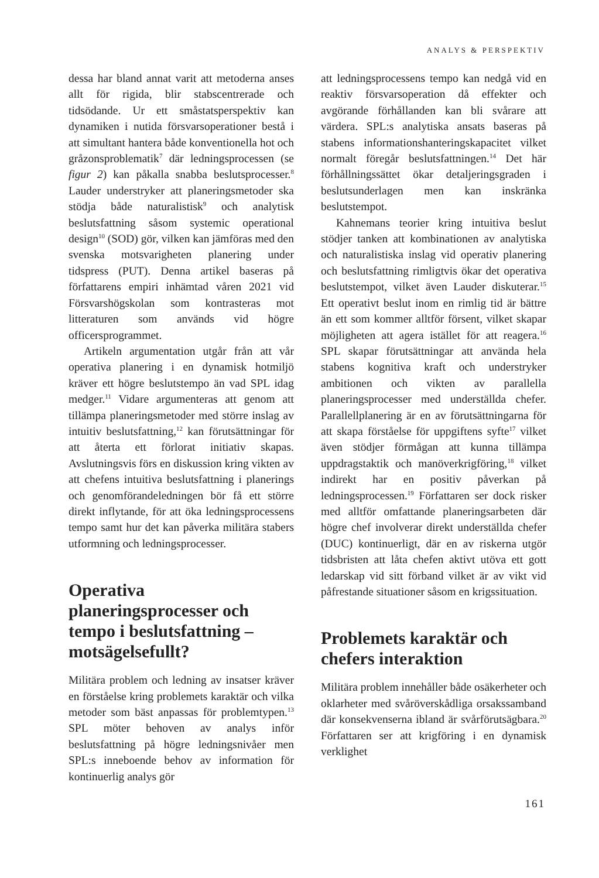ANALYS & PERSPEKTIV
dessa har bland annat varit att metoderna anses allt för rigida, blir stabscentrerade och tidsödande. Ur ett småstatsperspektiv kan dynamiken i nutida försvarsoperationer bestå i att simultant hantera både konventionella hot och gråzonsproblematik<sup>7</sup> där ledningsprocessen (se figur 2) kan påkalla snabba beslutsprocesser.<sup>8</sup> Lauder understryker att planeringsmetoder ska stödja både naturalistisk<sup>9</sup> och analytisk beslutsfattning såsom systemic operational design<sup>10</sup> (SOD) gör, vilken kan jämföras med den svenska motsvarigheten planering under tidspress (PUT). Denna artikel baseras på författarens empiri inhämtad våren 2021 vid Försvarshögskolan som kontrasteras mot litteraturen som används vid högre officersprogrammet.
Artikeln argumentation utgår från att vår operativa planering i en dynamisk hotmiljö kräver ett högre beslutstempo än vad SPL idag medger.<sup>11</sup> Vidare argumenteras att genom att tillämpa planeringsmetoder med större inslag av intuitiv beslutsfattning,<sup>12</sup> kan förutsättningar för att återta ett förlorat initiativ skapas. Avslutningsvis förs en diskussion kring vikten av att chefens intuitiva beslutsfattning i planerings och genomförandeledningen bör få ett större direkt inflytande, för att öka ledningsprocessens tempo samt hur det kan påverka militära stabers utformning och ledningsprocesser.
Operativa planeringsprocesser och tempo i beslutsfattning – motsägelsefullt?
Militära problem och ledning av insatser kräver en förståelse kring problemets karaktär och vilka metoder som bäst anpassas för problemtypen.<sup>13</sup> SPL möter behoven av analys inför beslutsfattning på högre ledningsnivåer men SPL:s inneboende behov av information för kontinuerlig analys gör
att ledningsprocessens tempo kan nedgå vid en reaktiv försvarsoperation då effekter och avgörande förhållanden kan bli svårare att värdera. SPL:s analytiska ansats baseras på stabens informationshanteringskapacitet vilket normalt föregår beslutsfattningen.<sup>14</sup> Det här förhållningssättet ökar detaljeringsgraden i beslutsunderlagen men kan inskränka beslutstempot.
Kahnemans teorier kring intuitiva beslut stödjer tanken att kombinationen av analytiska och naturalistiska inslag vid operativ planering och beslutsfattning rimligtvis ökar det operativa beslutstempot, vilket även Lauder diskuterar.<sup>15</sup> Ett operativt beslut inom en rimlig tid är bättre än ett som kommer alltför försent, vilket skapar möjligheten att agera istället för att reagera.<sup>16</sup> SPL skapar förutsättningar att använda hela stabens kognitiva kraft och understryker ambitionen och vikten av parallella planeringsprocesser med underställda chefer. Parallellplanering är en av förutsättningarna för att skapa förståelse för uppgiftens syfte<sup>17</sup> vilket även stödjer förmågan att kunna tillämpa uppdragstaktik och manöverkrigföring,<sup>18</sup> vilket indirekt har en positiv påverkan på ledningsprocessen.<sup>19</sup> Författaren ser dock risker med alltför omfattande planeringsarbeten där högre chef involverar direkt underställda chefer (DUC) kontinuerligt, där en av riskerna utgör tidsbristen att låta chefen aktivt utöva ett gott ledarskap vid sitt förband vilket är av vikt vid påfrestande situationer såsom en krigssituation.
Problemets karaktär och chefers interaktion
Militära problem innehåller både osäkerheter och oklarheter med svåröverskådliga orsakssamband där konsekvenserna ibland är svårförutsägbara.<sup>20</sup> Författaren ser att krigföring i en dynamisk verklighet
161